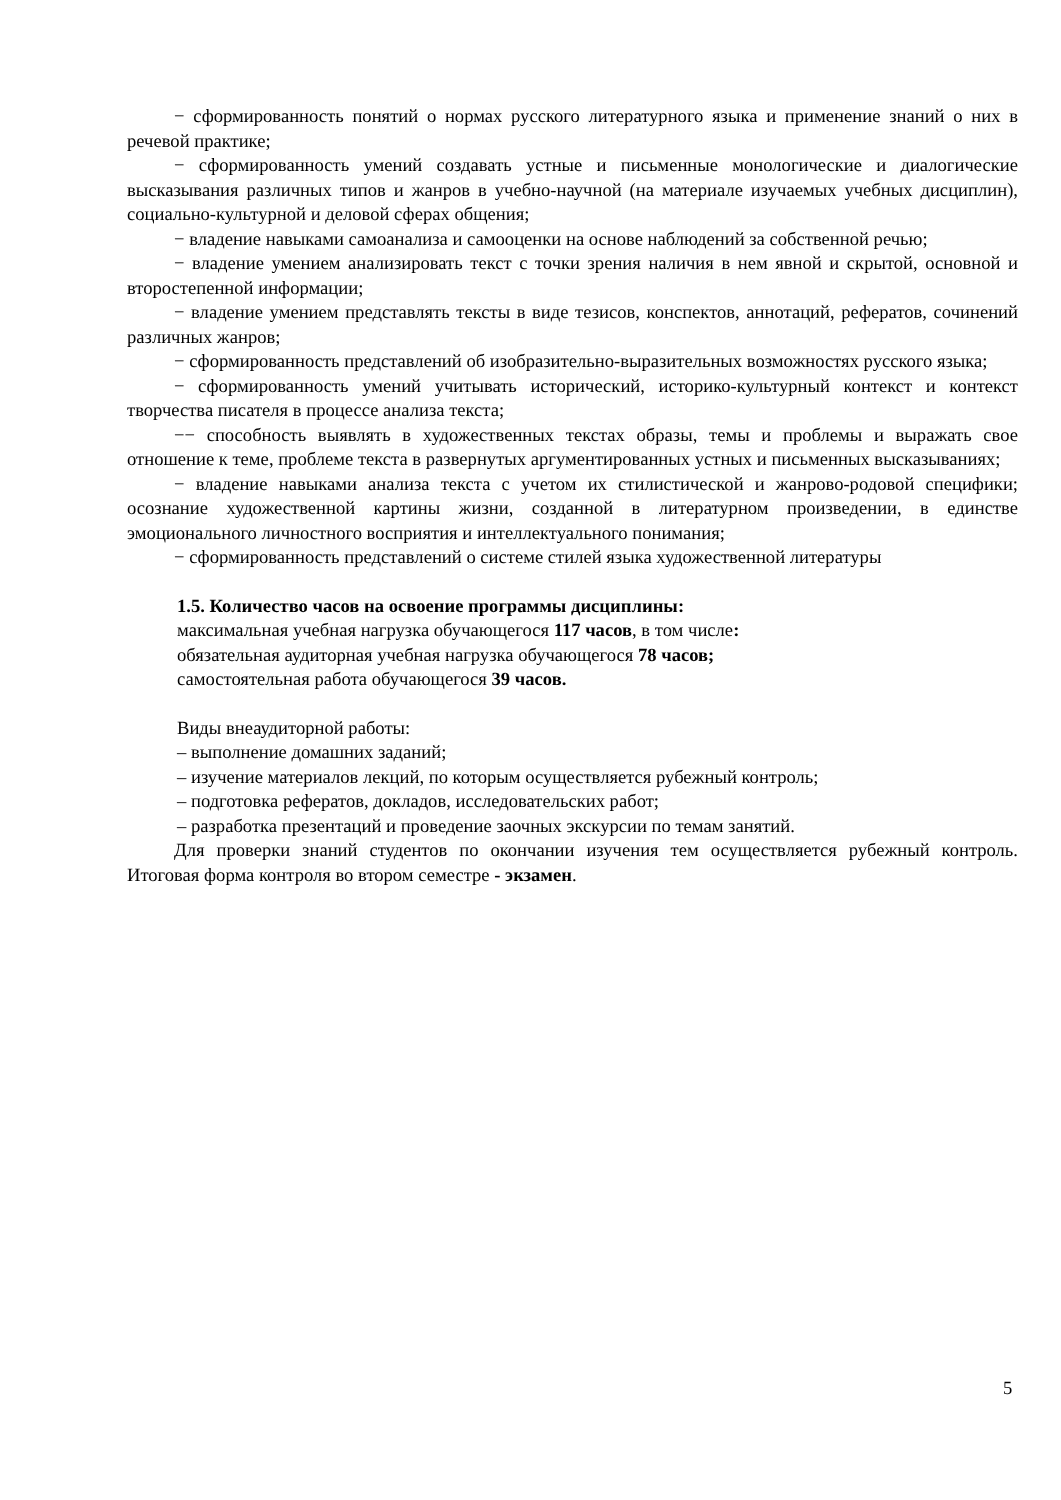− сформированность понятий о нормах русского литературного языка и применение знаний о них в речевой практике;
− сформированность умений создавать устные и письменные монологические и диалогические высказывания различных типов и жанров в учебно-научной (на материале изучаемых учебных дисциплин), социально-культурной и деловой сферах общения;
− владение навыками самоанализа и самооценки на основе наблюдений за собственной речью;
− владение умением анализировать текст с точки зрения наличия в нем явной и скрытой, основной и второстепенной информации;
− владение умением представлять тексты в виде тезисов, конспектов, аннотаций, рефератов, сочинений различных жанров;
− сформированность представлений об изобразительно-выразительных возможностях русского языка;
− сформированность умений учитывать исторический, историко-культурный контекст и контекст творчества писателя в процессе анализа текста;
−− способность выявлять в художественных текстах образы, темы и проблемы и выражать свое отношение к теме, проблеме текста в развернутых аргументированных устных и письменных высказываниях;
− владение навыками анализа текста с учетом их стилистической и жанрово-родовой специфики; осознание художественной картины жизни, созданной в литературном произведении, в единстве эмоционального личностного восприятия и интеллектуального понимания;
− сформированность представлений о системе стилей языка художественной литературы
1.5. Количество часов на освоение программы дисциплины:
максимальная учебная нагрузка обучающегося 117 часов, в том числе:
обязательная аудиторная учебная нагрузка обучающегося 78 часов;
самостоятельная работа обучающегося 39 часов.
Виды внеаудиторной работы:
– выполнение домашних заданий;
– изучение материалов лекций, по которым осуществляется рубежный контроль;
– подготовка рефератов, докладов, исследовательских работ;
– разработка презентаций и проведение заочных экскурсии по темам занятий.
Для проверки знаний студентов по окончании изучения тем осуществляется рубежный контроль. Итоговая форма контроля во втором семестре - экзамен.
5